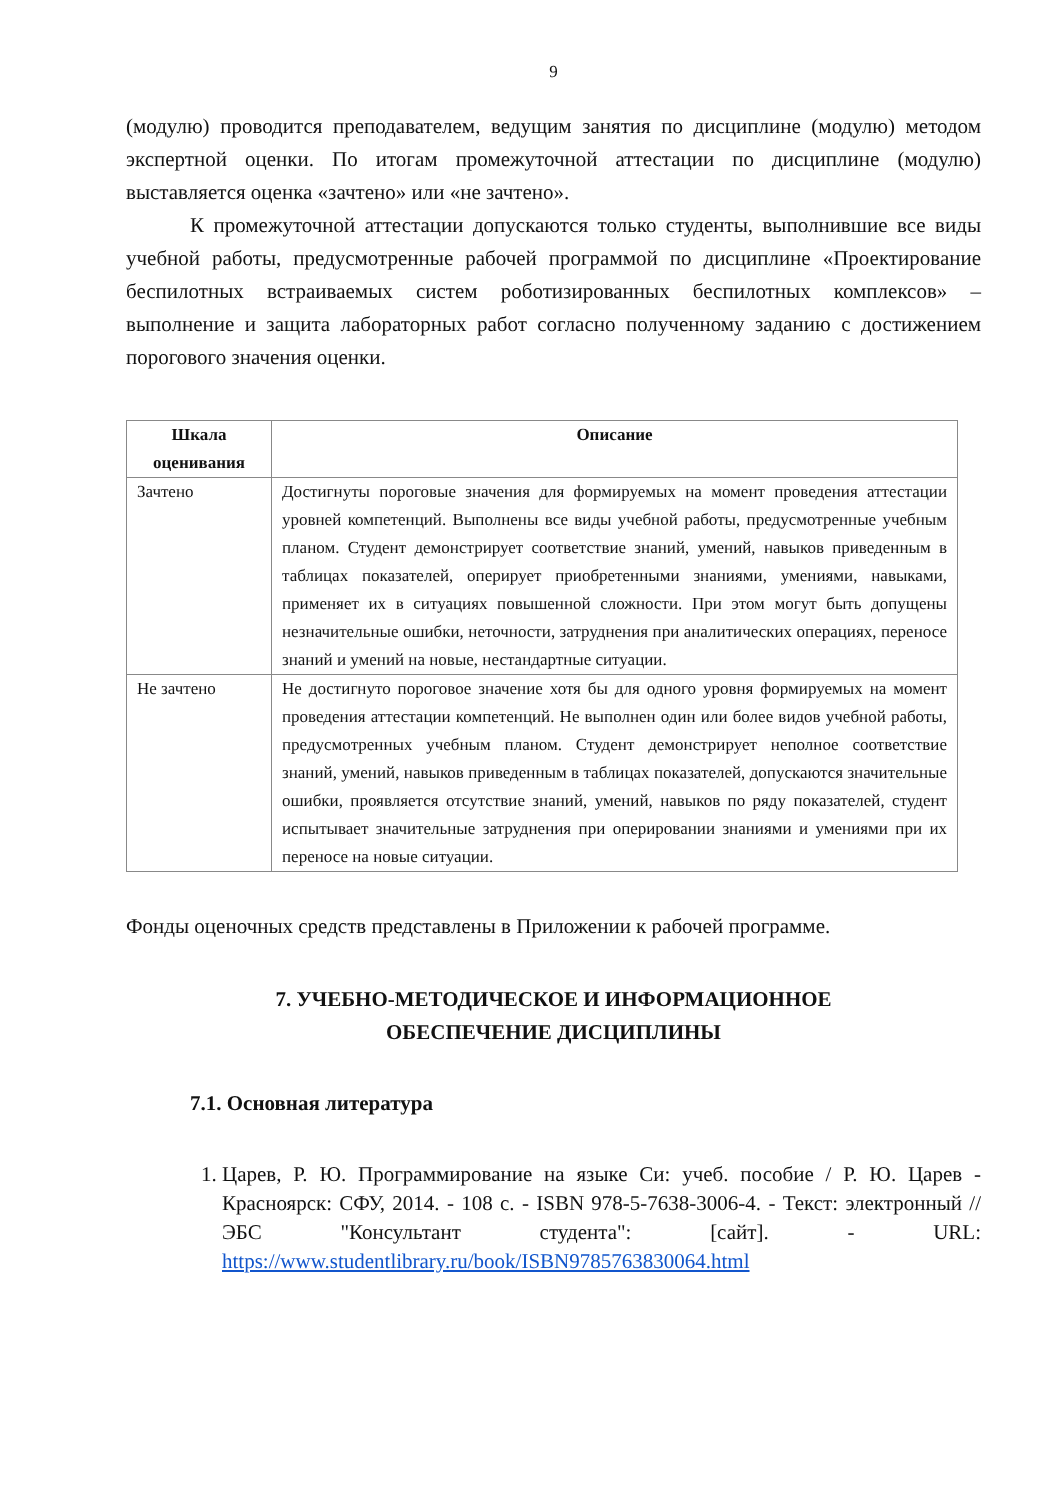9
(модулю) проводится преподавателем, ведущим занятия по дисциплине (модулю) методом экспертной оценки. По итогам промежуточной аттестации по дисциплине (модулю) выставляется оценка «зачтено» или «не зачтено».
К промежуточной аттестации допускаются только студенты, выполнившие все виды учебной работы, предусмотренные рабочей программой по дисциплине «Проектирование беспилотных встраиваемых систем роботизированных беспилотных комплексов» – выполнение и защита лабораторных работ согласно полученному заданию с достижением порогового значения оценки.
| Шкала оценивания | Описание |
| --- | --- |
| Зачтено | Достигнуты пороговые значения для формируемых на момент проведения аттестации уровней компетенций. Выполнены все виды учебной работы, предусмотренные учебным планом. Студент демонстрирует соответствие знаний, умений, навыков приведенным в таблицах показателей, оперирует приобретенными знаниями, умениями, навыками, применяет их в ситуациях повышенной сложности. При этом могут быть допущены незначительные ошибки, неточности, затруднения при аналитических операциях, переносе знаний и умений на новые, нестандартные ситуации. |
| Не зачтено | Не достигнуто пороговое значение хотя бы для одного уровня формируемых на момент проведения аттестации компетенций. Не выполнен один или более видов учебной работы, предусмотренных учебным планом. Студент демонстрирует неполное соответствие знаний, умений, навыков приведенным в таблицах показателей, допускаются значительные ошибки, проявляется отсутствие знаний, умений, навыков по ряду показателей, студент испытывает значительные затруднения при оперировании знаниями и умениями при их переносе на новые ситуации. |
Фонды оценочных средств представлены в Приложении к рабочей программе.
7. УЧЕБНО-МЕТОДИЧЕСКОЕ И ИНФОРМАЦИОННОЕ
ОБЕСПЕЧЕНИЕ ДИСЦИПЛИНЫ
7.1. Основная литература
1. Царев, Р. Ю. Программирование на языке Си: учеб. пособие / Р. Ю. Царев - Красноярск: СФУ, 2014. - 108 с. - ISBN 978-5-7638-3006-4. - Текст: электронный // ЭБС "Консультант студента": [сайт]. - URL: https://www.studentlibrary.ru/book/ISBN9785763830064.html